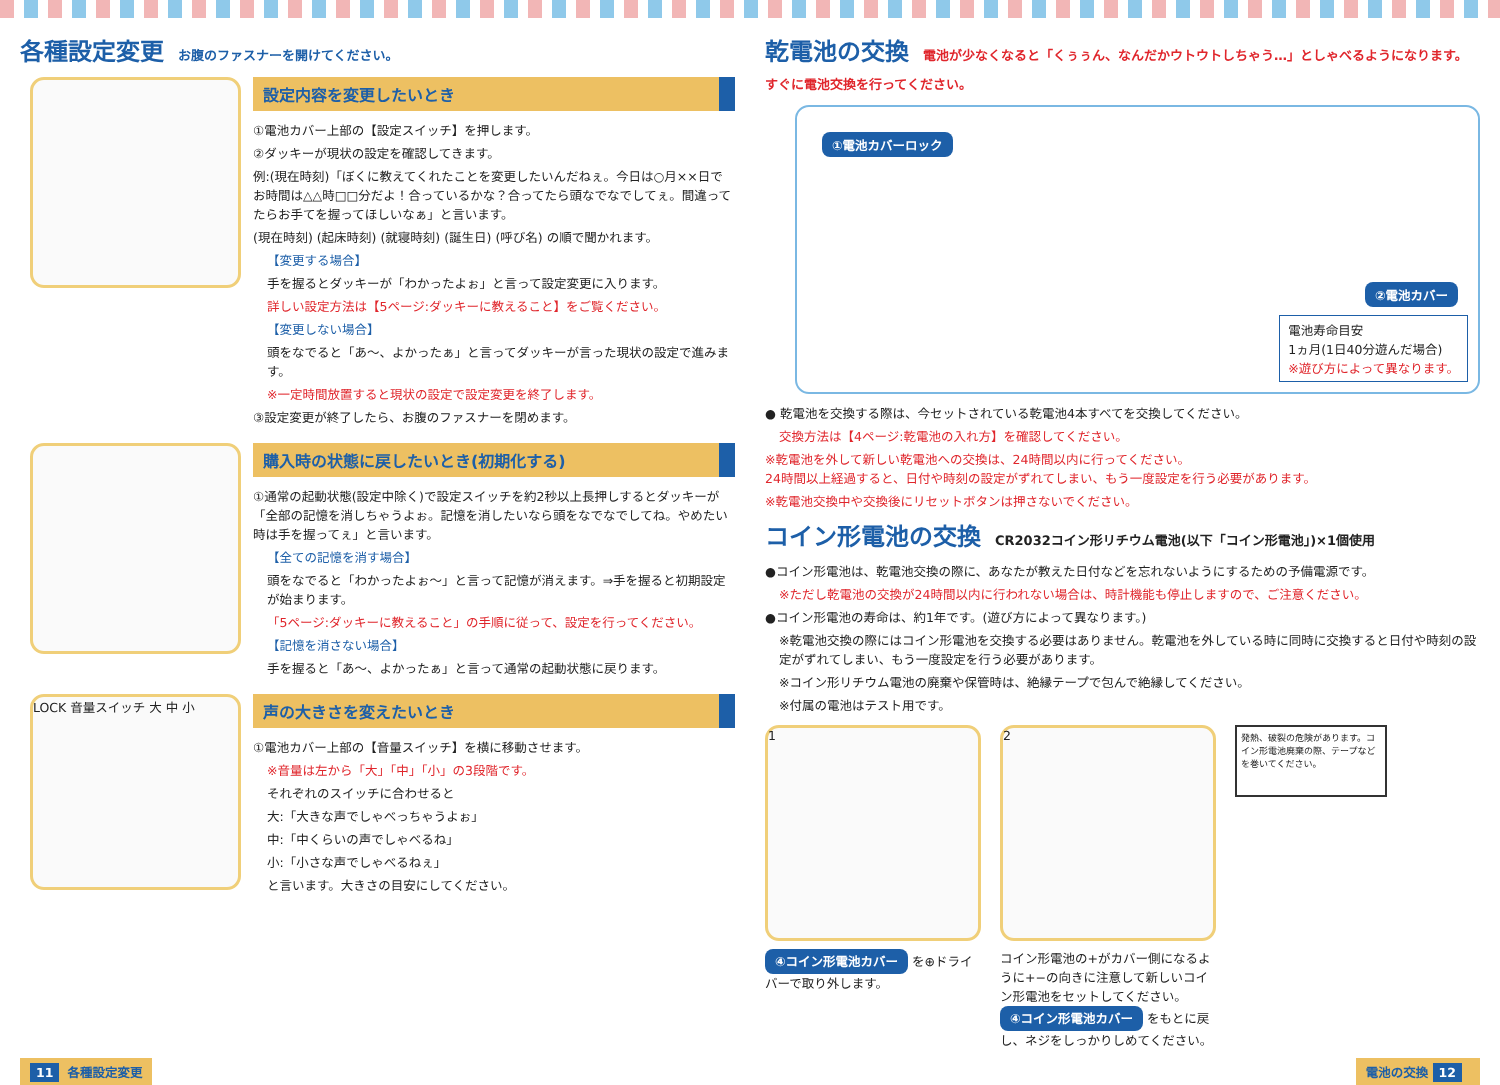各種設定変更 お腹のファスナーを開けてください。
設定内容を変更したいとき
①電池カバー上部の【設定スイッチ】を押します。
②ダッキーが現状の設定を確認してきます。
例:(現在時刻)「ぼくに教えてくれたことを変更したいんだねぇ。今日は○月××日でお時間は△△時□□分だよ！合っているかな？合ってたら頭なでなでしてぇ。間違ってたらお手てを握ってほしいなぁ」と言います。
(現在時刻) (起床時刻) (就寝時刻) (誕生日) (呼び名) の順で聞かれます。
【変更する場合】
手を握るとダッキーが「わかったよぉ」と言って設定変更に入ります。
詳しい設定方法は【5ページ:ダッキーに教えること】をご覧ください。
【変更しない場合】
頭をなでると「あ〜、よかったぁ」と言ってダッキーが言った現状の設定で進みます。
※一定時間放置すると現状の設定で設定変更を終了します。
③設定変更が終了したら、お腹のファスナーを閉めます。
購入時の状態に戻したいとき(初期化する)
①通常の起動状態(設定中除く)で設定スイッチを約2秒以上長押しするとダッキーが「全部の記憶を消しちゃうよぉ。記憶を消したいなら頭をなでなでしてね。やめたい時は手を握ってぇ」と言います。
【全ての記憶を消す場合】
頭をなでると「わかったよぉ〜」と言って記憶が消えます。⇒手を握ると初期設定が始まります。
「5ページ:ダッキーに教えること」の手順に従って、設定を行ってください。
【記憶を消さない場合】
手を握ると「あ〜、よかったぁ」と言って通常の起動状態に戻ります。
LOCK 音量スイッチ 大 中 小
声の大きさを変えたいとき
①電池カバー上部の【音量スイッチ】を横に移動させます。
※音量は左から「大」「中」「小」の3段階です。
それぞれのスイッチに合わせると
大:「大きな声でしゃべっちゃうよぉ」
中:「中くらいの声でしゃべるね」
小:「小さな声でしゃべるねぇ」
と言います。大きさの目安にしてください。
乾電池の交換 電池が少なくなると「くぅぅん、なんだかウトウトしちゃう…」としゃべるようになります。すぐに電池交換を行ってください。
①電池カバーロック
②電池カバー
電池寿命目安
1ヵ月(1日40分遊んだ場合)
※遊び方によって異なります。
● 乾電池を交換する際は、今セットされている乾電池4本すべてを交換してください。
交換方法は【4ページ:乾電池の入れ方】を確認してください。
※乾電池を外して新しい乾電池への交換は、24時間以内に行ってください。
24時間以上経過すると、日付や時刻の設定がずれてしまい、もう一度設定を行う必要があります。
※乾電池交換中や交換後にリセットボタンは押さないでください。
コイン形電池の交換 CR2032コイン形リチウム電池(以下「コイン形電池」)×1個使用
●コイン形電池は、乾電池交換の際に、あなたが教えた日付などを忘れないようにするための予備電源です。
※ただし乾電池の交換が24時間以内に行われない場合は、時計機能も停止しますので、ご注意ください。
●コイン形電池の寿命は、約1年です。(遊び方によって異なります。)
※乾電池交換の際にはコイン形電池を交換する必要はありません。乾電池を外している時に同時に交換すると日付や時刻の設定がずれてしまい、もう一度設定を行う必要があります。
※コイン形リチウム電池の廃棄や保管時は、絶縁テープで包んで絶縁してください。
※付属の電池はテスト用です。
1
④コイン形電池カバー を⊕ドライバーで取り外します。
2
コイン形電池の+がカバー側になるように+−の向きに注意して新しいコイン形電池をセットしてください。 ④コイン形電池カバー をもとに戻し、ネジをしっかりしめてください。
発熱、破裂の危険があります。コイン形電池廃棄の際、テープなどを巻いてください。
11 各種設定変更 電池の交換 12